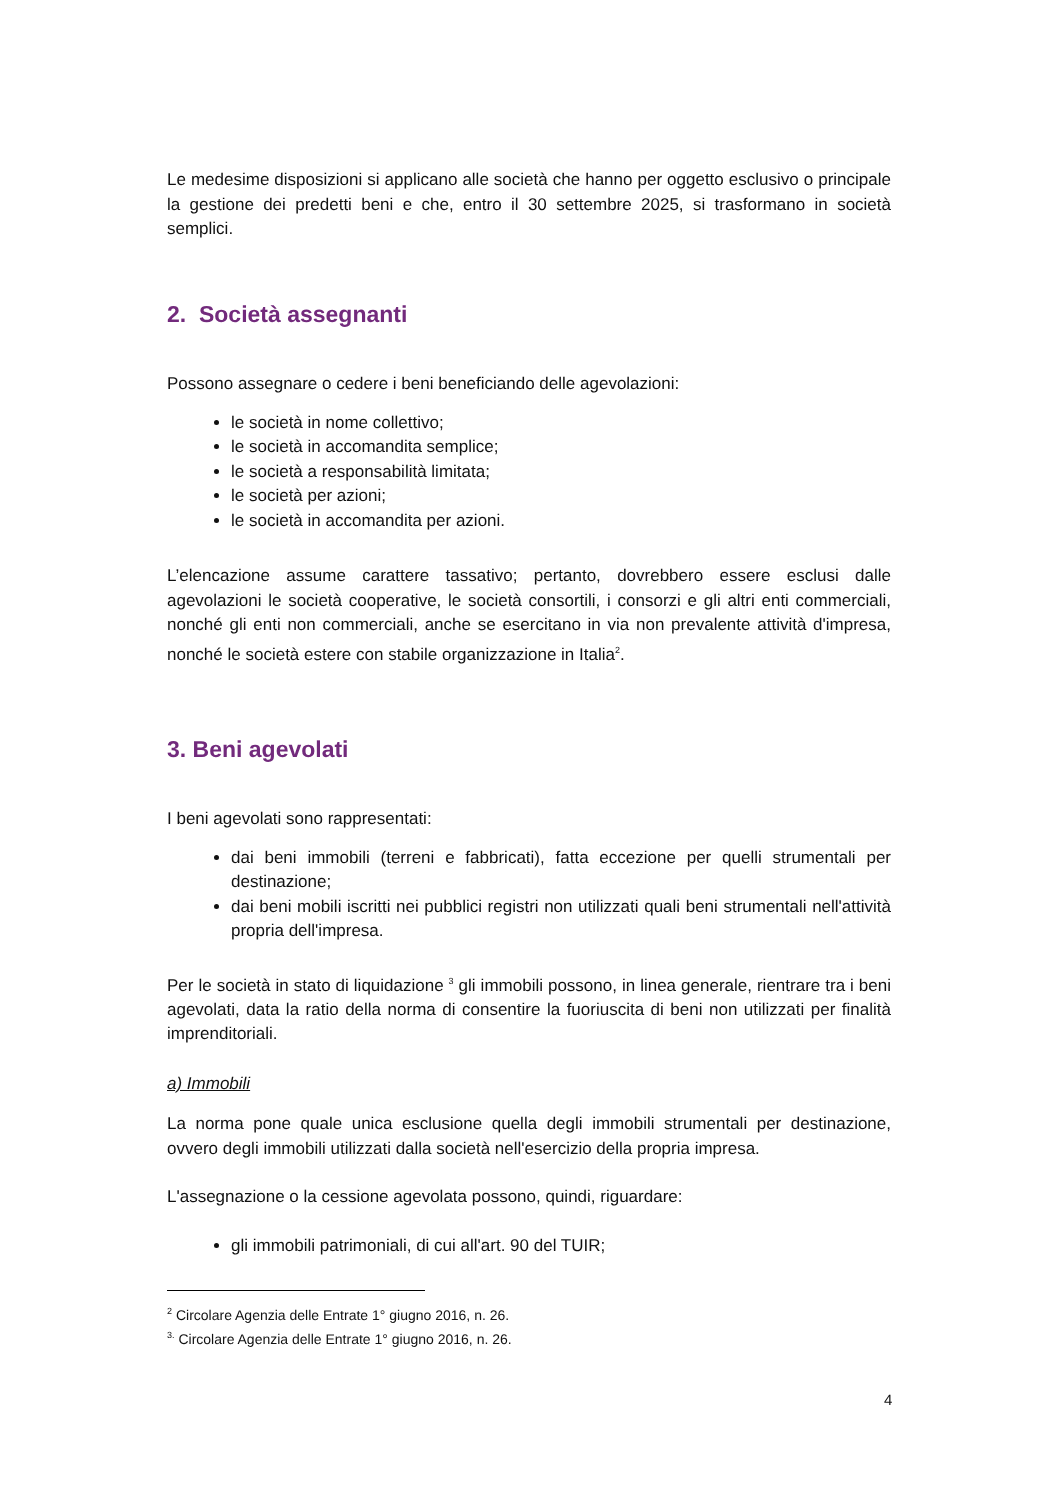Le medesime disposizioni si applicano alle società che hanno per oggetto esclusivo o principale la gestione dei predetti beni e che, entro il 30 settembre 2025, si trasformano in società semplici.
2. Società assegnanti
Possono assegnare o cedere i beni beneficiando delle agevolazioni:
le società in nome collettivo;
le società in accomandita semplice;
le società a responsabilità limitata;
le società per azioni;
le società in accomandita per azioni.
L’elencazione assume carattere tassativo; pertanto, dovrebbero essere esclusi dalle agevolazioni le società cooperative, le società consortili, i consorzi e gli altri enti commerciali, nonché gli enti non commerciali, anche se esercitano in via non prevalente attività d'impresa, nonché le società estere con stabile organizzazione in Italia<sup>2</sup>.
3. Beni agevolati
I beni agevolati sono rappresentati:
dai beni immobili (terreni e fabbricati), fatta eccezione per quelli strumentali per destinazione;
dai beni mobili iscritti nei pubblici registri non utilizzati quali beni strumentali nell'attività propria dell'impresa.
Per le società in stato di liquidazione <sup>3</sup> gli immobili possono, in linea generale, rientrare tra i beni agevolati, data la ratio della norma di consentire la fuoriuscita di beni non utilizzati per finalità imprenditoriali.
a) Immobili
La norma pone quale unica esclusione quella degli immobili strumentali per destinazione, ovvero degli immobili utilizzati dalla società nell'esercizio della propria impresa.
L'assegnazione o la cessione agevolata possono, quindi, riguardare:
gli immobili patrimoniali, di cui all'art. 90 del TUIR;
<sup>2</sup> Circolare Agenzia delle Entrate 1° giugno 2016, n. 26.
<sup>3.</sup> Circolare Agenzia delle Entrate 1° giugno 2016, n. 26.
4